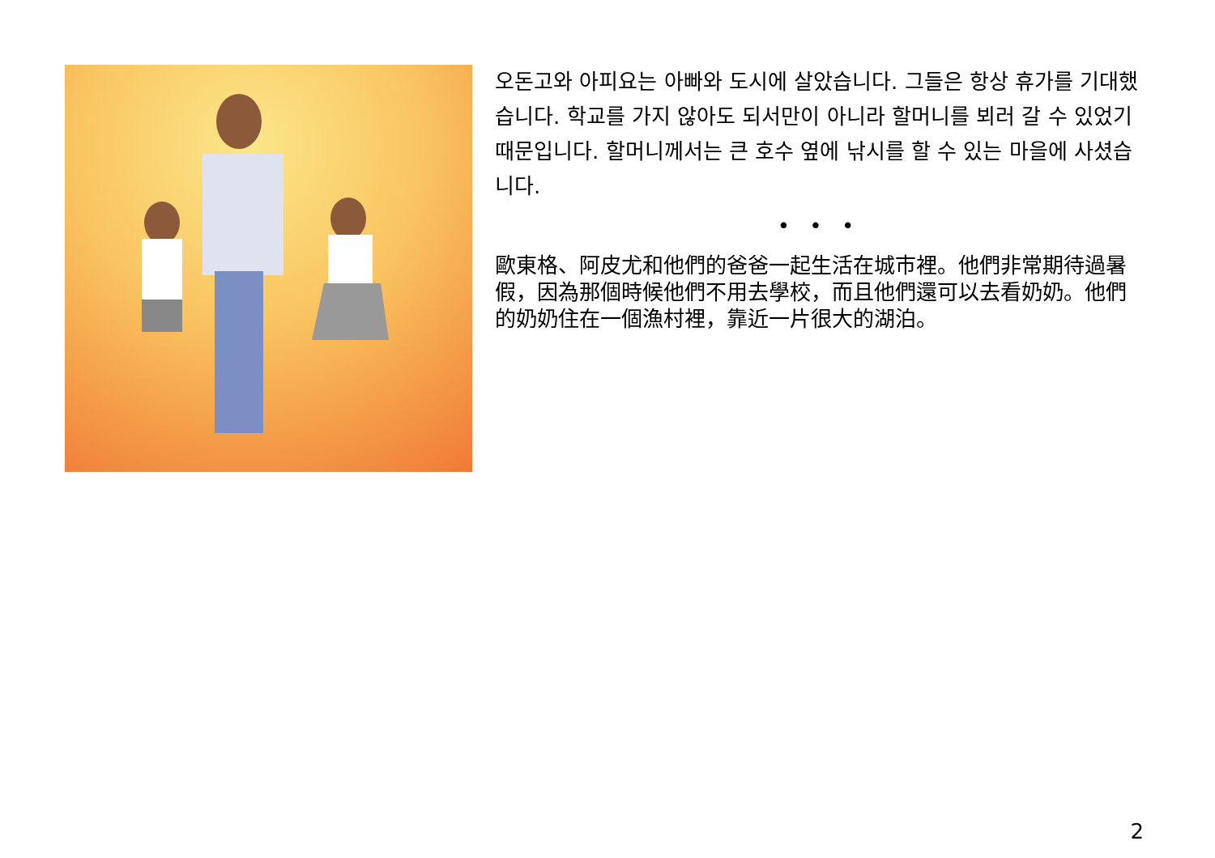오돈고와 아피요는 아빠와 도시에 살았습니다. 그들은 항상 휴가를 기대했습니다. 학교를 가지 않아도 되서만이 아니라 할머니를 뵈러 갈 수 있었기 때문입니다. 할머니께서는 큰 호수 옆에 낚시를 할 수 있는 마을에 사셨습니다.
• • •
歐東格、阿皮尤和他們的爸爸一起生活在城市裡。他們非常期待過暑假，因為那個時候他們不用去學校，而且他們還可以去看奶奶。他們的奶奶住在一個漁村裡，靠近一片很大的湖泊。
2